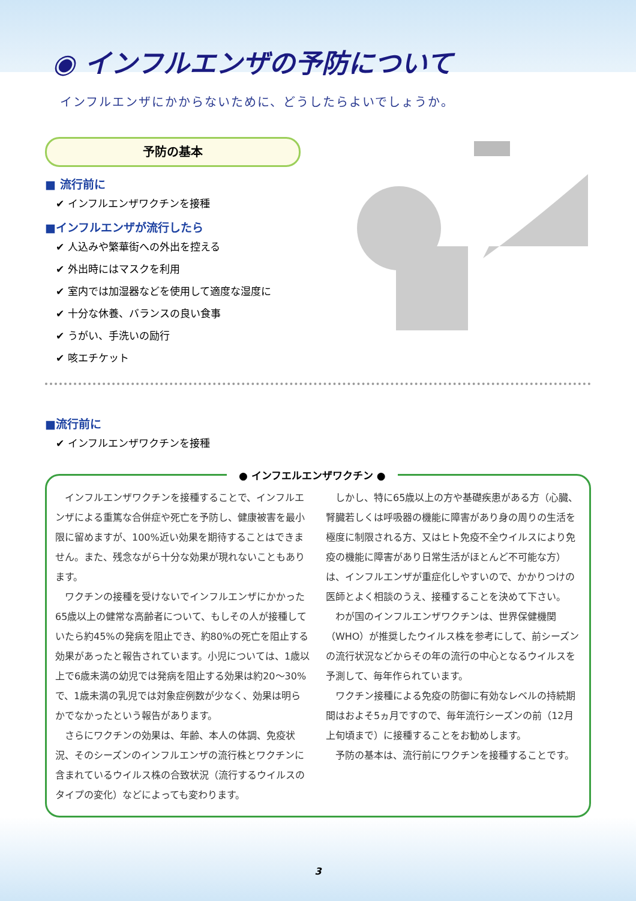◉ インフルエンザの予防について
インフルエンザにかからないために、どうしたらよいでしょうか。
予防の基本
■ 流行前に
✔ インフルエンザワクチンを接種
■インフルエンザが流行したら
✔ 人込みや繁華街への外出を控える
✔ 外出時にはマスクを利用
✔ 室内では加湿器などを使用して適度な湿度に
✔ 十分な休養、バランスの良い食事
✔ うがい、手洗いの励行
✔ 咳エチケット
■流行前に
✔ インフルエンザワクチンを接種
● インフエルエンザワクチン ●
インフルエンザワクチンを接種することで、インフルエンザによる重篤な合併症や死亡を予防し、健康被害を最小限に留めますが、100%近い効果を期待することはできません。また、残念ながら十分な効果が現れないこともあります。
ワクチンの接種を受けないでインフルエンザにかかった65歳以上の健常な高齢者について、もしその人が接種していたら約45%の発病を阻止でき、約80%の死亡を阻止する効果があったと報告されています。小児については、1歳以上で6歳未満の幼児では発病を阻止する効果は約20～30%で、1歳未満の乳児では対象症例数が少なく、効果は明らかでなかったという報告があります。
さらにワクチンの効果は、年齢、本人の体調、免疫状況、そのシーズンのインフルエンザの流行株とワクチンに含まれているウイルス株の合致状況（流行するウイルスのタイプの変化）などによっても変わります。
しかし、特に65歳以上の方や基礎疾患がある方（心臓、腎臓若しくは呼吸器の機能に障害があり身の周りの生活を極度に制限される方、又はヒト免疫不全ウイルスにより免疫の機能に障害があり日常生活がほとんど不可能な方）は、インフルエンザが重症化しやすいので、かかりつけの医師とよく相談のうえ、接種することを決めて下さい。
わが国のインフルエンザワクチンは、世界保健機関（WHO）が推奨したウイルス株を参考にして、前シーズンの流行状況などからその年の流行の中心となるウイルスを予測して、毎年作られています。
ワクチン接種による免疫の防御に有効なレベルの持続期間はおよそ5ヵ月ですので、毎年流行シーズンの前（12月上旬頃まで）に接種することをお勧めします。
予防の基本は、流行前にワクチンを接種することです。
3